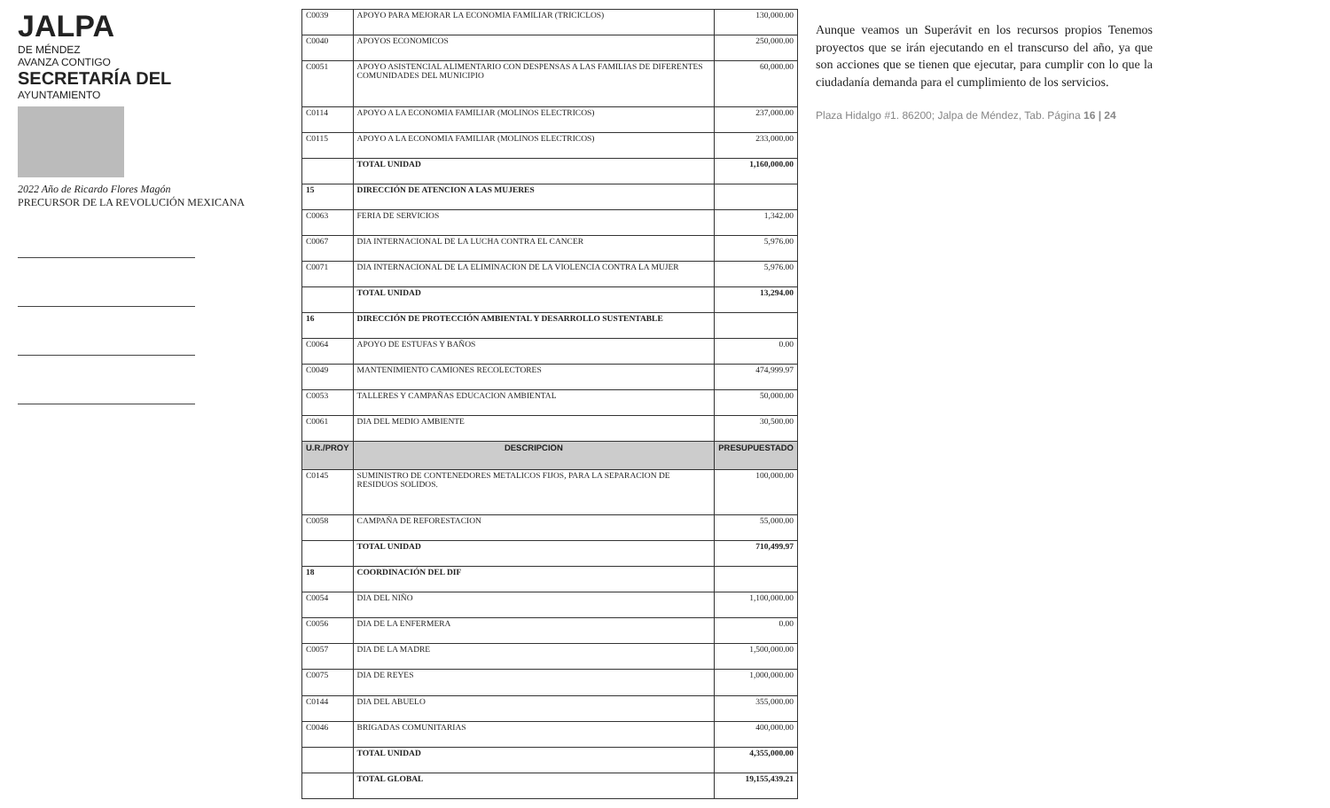JALPA
DE MÉNDEZ
AVANZA CONTIGO
SECRETARÍA DEL
AYUNTAMIENTO
2022 Año de Ricardo Flores Magón
PRECURSOR DE LA REVOLUCIÓN MEXICANA
| C0039 | APOYO PARA MEJORAR LA ECONOMIA FAMILIAR (TRICICLOS) | 130,000.00 |
| C0040 | APOYOS ECONOMICOS | 250,000.00 |
| C0051 | APOYO ASISTENCIAL ALIMENTARIO CON DESPENSAS A LAS FAMILIAS DE DIFERENTES COMUNIDADES DEL MUNICIPIO | 60,000.00 |
| C0114 | APOYO A LA ECONOMIA FAMILIAR (MOLINOS ELECTRICOS) | 237,000.00 |
| C0115 | APOYO A LA ECONOMIA FAMILIAR (MOLINOS ELECTRICOS) | 233,000.00 |
| | TOTAL UNIDAD | 1,160,000.00 |
| 15 | DIRECCIÓN DE ATENCION A LAS MUJERES | |
| C0063 | FERIA DE SERVICIOS | 1,342.00 |
| C0067 | DIA INTERNACIONAL DE LA LUCHA CONTRA EL CANCER | 5,976.00 |
| C0071 | DIA INTERNACIONAL DE LA ELIMINACION DE LA VIOLENCIA CONTRA LA MUJER | 5,976.00 |
| | TOTAL UNIDAD | 13,294.00 |
| 16 | DIRECCIÓN DE PROTECCIÓN AMBIENTAL Y DESARROLLO SUSTENTABLE | |
| C0064 | APOYO DE ESTUFAS Y BAÑOS | 0.00 |
| C0049 | MANTENIMIENTO CAMIONES RECOLECTORES | 474,999.97 |
| C0053 | TALLERES Y CAMPAÑAS EDUCACION AMBIENTAL | 50,000.00 |
| C0061 | DIA DEL MEDIO AMBIENTE | 30,500.00 |
| U.R./PROY | DESCRIPCION | PRESUPUESTADO |
| C0145 | SUMINISTRO DE CONTENEDORES METALICOS FIJOS, PARA LA SEPARACION DE RESIDUOS SOLIDOS. | 100,000.00 |
| C0058 | CAMPAÑA DE REFORESTACION | 55,000.00 |
| | TOTAL UNIDAD | 710,499.97 |
| 18 | COORDINACIÓN DEL DIF | |
| C0054 | DIA DEL NIÑO | 1,100,000.00 |
| C0056 | DIA DE LA ENFERMERA | 0.00 |
| C0057 | DIA DE LA MADRE | 1,500,000.00 |
| C0075 | DIA DE REYES | 1,000,000.00 |
| C0144 | DIA DEL ABUELO | 355,000.00 |
| C0046 | BRIGADAS COMUNITARIAS | 400,000.00 |
| | TOTAL UNIDAD | 4,355,000.00 |
| | TOTAL GLOBAL | 19,155,439.21 |
Aunque veamos un Superávit en los recursos propios Tenemos proyectos que se irán ejecutando en el transcurso del año, ya que son acciones que se tienen que ejecutar, para cumplir con lo que la ciudadanía demanda para el cumplimiento de los servicios.
Plaza Hidalgo #1. 86200; Jalpa de Méndez, Tab. Página 16 | 24